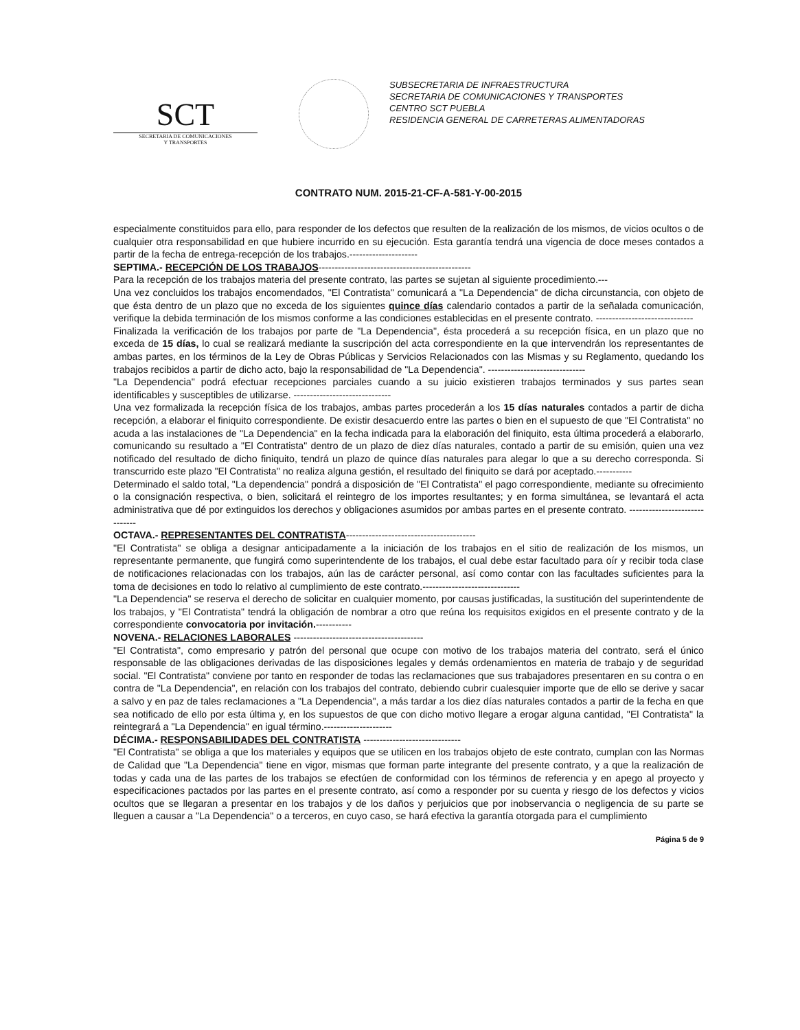SCT
SECRETARIA DE COMUNICACIONES
Y TRANSPORTES
SUBSECRETARIA DE INFRAESTRUCTURA
SECRETARIA DE COMUNICACIONES Y TRANSPORTES
CENTRO SCT PUEBLA
RESIDENCIA GENERAL DE CARRETERAS ALIMENTADORAS
CONTRATO NUM. 2015-21-CF-A-581-Y-00-2015
especialmente constituidos para ello, para responder de los defectos que resulten de la realización de los mismos, de vicios ocultos o de cualquier otra responsabilidad en que hubiere incurrido en su ejecución. Esta garantía tendrá una vigencia de doce meses contados a partir de la fecha de entrega-recepción de los trabajos.---------------------
SEPTIMA.- RECEPCIÓN DE LOS TRABAJOS-----------------------------------------------
Para la recepción de los trabajos materia del presente contrato, las partes se sujetan al siguiente procedimiento.---
Una vez concluidos los trabajos encomendados, "El Contratista" comunicará a "La Dependencia" de dicha circunstancia, con objeto de que ésta dentro de un plazo que no exceda de los siguientes quince días calendario contados a partir de la señalada comunicación, verifique la debida terminación de los mismos conforme a las condiciones establecidas en el presente contrato. ------------------------------
Finalizada la verificación de los trabajos por parte de "La Dependencia", ésta procederá a su recepción física, en un plazo que no exceda de 15 días, lo cual se realizará mediante la suscripción del acta correspondiente en la que intervendrán los representantes de ambas partes, en los términos de la Ley de Obras Públicas y Servicios Relacionados con las Mismas y su Reglamento, quedando los trabajos recibidos a partir de dicho acto, bajo la responsabilidad de "La Dependencia". ------------------------------
"La Dependencia" podrá efectuar recepciones parciales cuando a su juicio existieren trabajos terminados y sus partes sean identificables y susceptibles de utilizarse. ------------------------------
Una vez formalizada la recepción física de los trabajos, ambas partes procederán a los 15 días naturales contados a partir de dicha recepción, a elaborar el finiquito correspondiente. De existir desacuerdo entre las partes o bien en el supuesto de que "El Contratista" no acuda a las instalaciones de "La Dependencia" en la fecha indicada para la elaboración del finiquito, esta última procederá a elaborarlo, comunicando su resultado a "El Contratista" dentro de un plazo de diez días naturales, contado a partir de su emisión, quien una vez notificado del resultado de dicho finiquito, tendrá un plazo de quince días naturales para alegar lo que a su derecho corresponda. Si transcurrido este plazo "El Contratista" no realiza alguna gestión, el resultado del finiquito se dará por aceptado.-----------
Determinado el saldo total, "La dependencia" pondrá a disposición de "El Contratista" el pago correspondiente, mediante su ofrecimiento o la consignación respectiva, o bien, solicitará el reintegro de los importes resultantes; y en forma simultánea, se levantará el acta administrativa que dé por extinguidos los derechos y obligaciones asumidos por ambas partes en el presente contrato. ------------------------------
OCTAVA.- REPRESENTANTES DEL CONTRATISTA----------------------------------------
"El Contratista" se obliga a designar anticipadamente a la iniciación de los trabajos en el sitio de realización de los mismos, un representante permanente, que fungirá como superintendente de los trabajos, el cual debe estar facultado para oír y recibir toda clase de notificaciones relacionadas con los trabajos, aún las de carácter personal, así como contar con las facultades suficientes para la toma de decisiones en todo lo relativo al cumplimiento de este contrato.------------------------------
"La Dependencia" se reserva el derecho de solicitar en cualquier momento, por causas justificadas, la sustitución del superintendente de los trabajos, y "El Contratista" tendrá la obligación de nombrar a otro que reúna los requisitos exigidos en el presente contrato y de la correspondiente convocatoria por invitación.-----------
NOVENA.- RELACIONES LABORALES ----------------------------------------
"El Contratista", como empresario y patrón del personal que ocupe con motivo de los trabajos materia del contrato, será el único responsable de las obligaciones derivadas de las disposiciones legales y demás ordenamientos en materia de trabajo y de seguridad social. "El Contratista" conviene por tanto en responder de todas las reclamaciones que sus trabajadores presentaren en su contra o en contra de "La Dependencia", en relación con los trabajos del contrato, debiendo cubrir cualesquier importe que de ello se derive y sacar a salvo y en paz de tales reclamaciones a "La Dependencia", a más tardar a los diez días naturales contados a partir de la fecha en que sea notificado de ello por esta última y, en los supuestos de que con dicho motivo llegare a erogar alguna cantidad, "El Contratista" la reintegrará a "La Dependencia" en igual término.---------------------
DÉCIMA.- RESPONSABILIDADES DEL CONTRATISTA ------------------------------
"El Contratista" se obliga a que los materiales y equipos que se utilicen en los trabajos objeto de este contrato, cumplan con las Normas de Calidad que "La Dependencia" tiene en vigor, mismas que forman parte integrante del presente contrato, y a que la realización de todas y cada una de las partes de los trabajos se efectúen de conformidad con los términos de referencia y en apego al proyecto y especificaciones pactados por las partes en el presente contrato, así como a responder por su cuenta y riesgo de los defectos y vicios ocultos que se llegaran a presentar en los trabajos y de los daños y perjuicios que por inobservancia o negligencia de su parte se lleguen a causar a "La Dependencia" o a terceros, en cuyo caso, se hará efectiva la garantía otorgada para el cumplimiento
Página 5 de 9